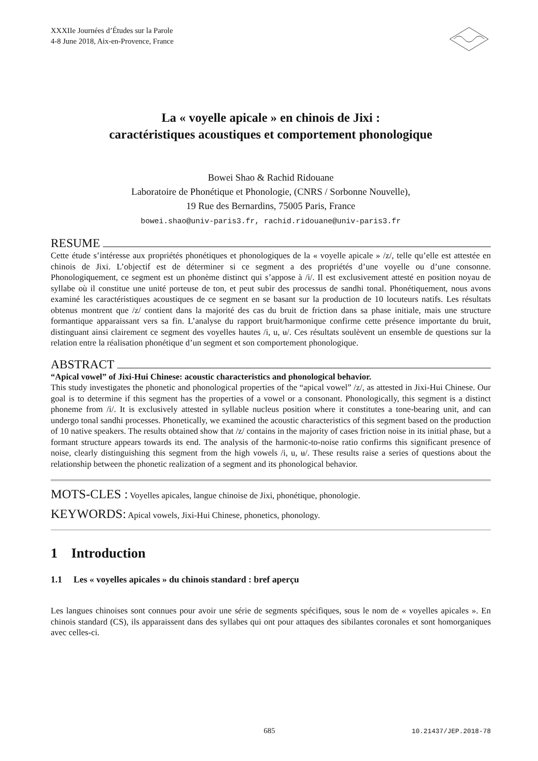XXXIIe Journées d’Études sur la Parole
4-8 June 2018, Aix-en-Provence, France
La « voyelle apicale » en chinois de Jixi :
caractéristiques acoustiques et comportement phonologique
Bowei Shao & Rachid Ridouane
Laboratoire de Phonétique et Phonologie, (CNRS / Sorbonne Nouvelle),
19 Rue des Bernardins, 75005 Paris, France
bowei.shao@univ-paris3.fr, rachid.ridouane@univ-paris3.fr
RESUME
Cette étude s’intéresse aux propriétés phonétiques et phonologiques de la « voyelle apicale » /z/, telle qu’elle est attestée en chinois de Jixi. L’objectif est de déterminer si ce segment a des propriétés d’une voyelle ou d’une consonne. Phonologiquement, ce segment est un phonème distinct qui s’appose à /i/. Il est exclusivement attesté en position noyau de syllabe où il constitue une unité porteuse de ton, et peut subir des processus de sandhi tonal. Phonétiquement, nous avons examiné les caractéristiques acoustiques de ce segment en se basant sur la production de 10 locuteurs natifs. Les résultats obtenus montrent que /z/ contient dans la majorité des cas du bruit de friction dans sa phase initiale, mais une structure formantique apparaissant vers sa fin. L’analyse du rapport bruit/harmonique confirme cette présence importante du bruit, distinguant ainsi clairement ce segment des voyelles hautes /i, u, ʉ/. Ces résultats soulèvent un ensemble de questions sur la relation entre la réalisation phonétique d’un segment et son comportement phonologique.
ABSTRACT
“Apical vowel” of Jixi-Hui Chinese: acoustic characteristics and phonological behavior.
This study investigates the phonetic and phonological properties of the “apical vowel” /z/, as attested in Jixi-Hui Chinese. Our goal is to determine if this segment has the properties of a vowel or a consonant. Phonologically, this segment is a distinct phoneme from /i/. It is exclusively attested in syllable nucleus position where it constitutes a tone-bearing unit, and can undergo tonal sandhi processes. Phonetically, we examined the acoustic characteristics of this segment based on the production of 10 native speakers. The results obtained show that /z/ contains in the majority of cases friction noise in its initial phase, but a formant structure appears towards its end. The analysis of the harmonic-to-noise ratio confirms this significant presence of noise, clearly distinguishing this segment from the high vowels /i, u, ʉ/. These results raise a series of questions about the relationship between the phonetic realization of a segment and its phonological behavior.
MOTS-CLES : Voyelles apicales, langue chinoise de Jixi, phonétique, phonologie.
KEYWORDS: Apical vowels, Jixi-Hui Chinese, phonetics, phonology.
1 Introduction
1.1 Les « voyelles apicales » du chinois standard : bref aperçu
Les langues chinoises sont connues pour avoir une série de segments spécifiques, sous le nom de « voyelles apicales ». En chinois standard (CS), ils apparaissent dans des syllabes qui ont pour attaques des sibilantes coronales et sont homorganiques avec celles-ci.
685 10.21437/JEP.2018-78